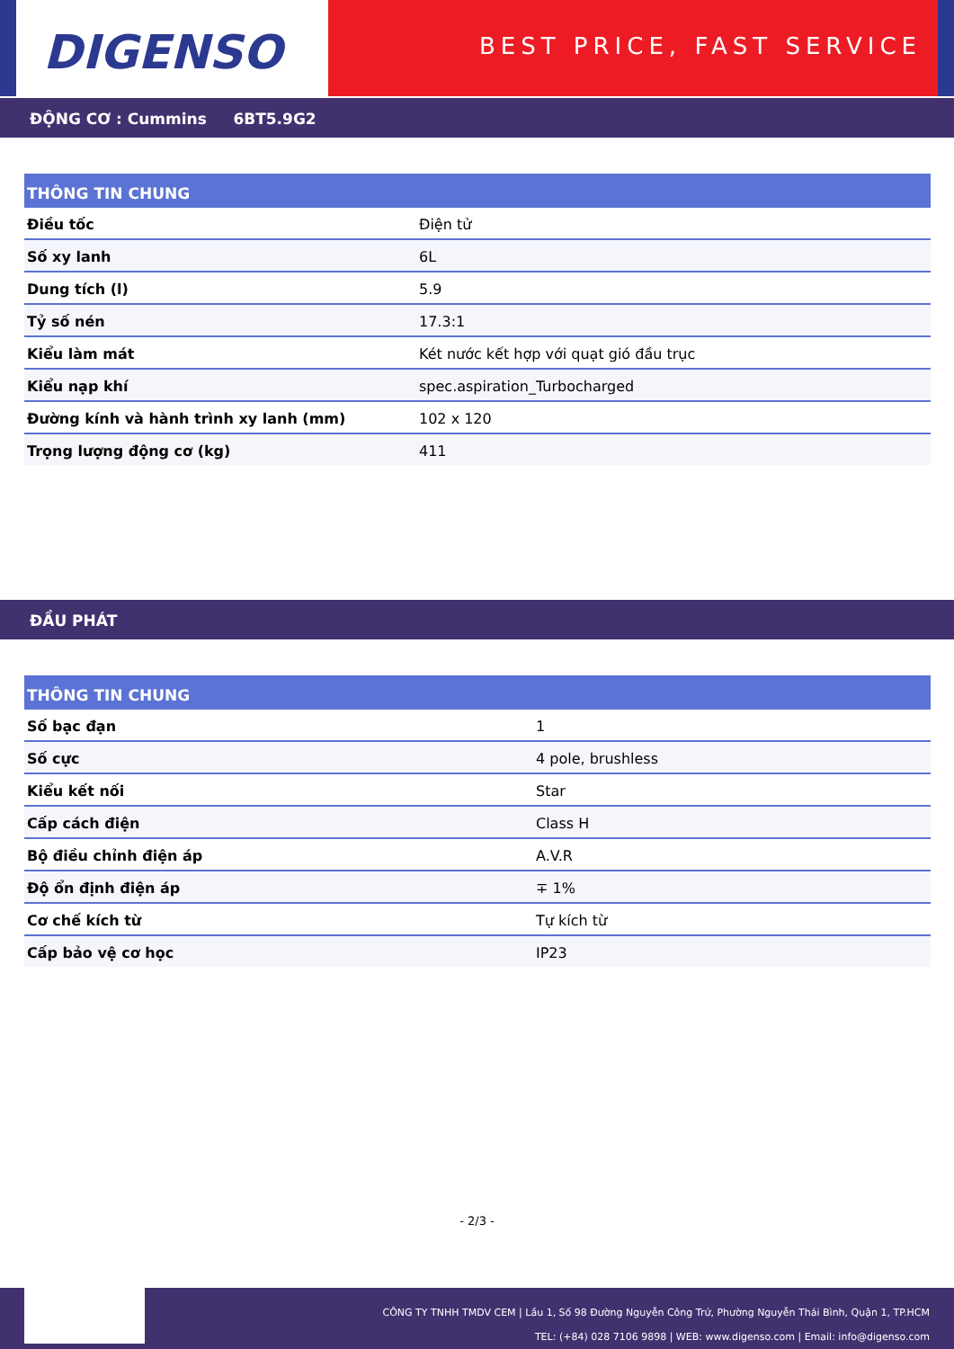DIGENSO
BEST PRICE, FAST SERVICE
ĐỘNG CƠ : Cummins 6BT5.9G2
| THÔNG TIN CHUNG | |
| --- | --- |
| Điều tốc | Điện tử |
| Số xy lanh | 6L |
| Dung tích (l) | 5.9 |
| Tỷ số nén | 17.3:1 |
| Kiểu làm mát | Két nước kết hợp với quạt gió đầu trục |
| Kiểu nạp khí | spec.aspiration_Turbocharged |
| Đường kính và hành trình xy lanh (mm) | 102 x 120 |
| Trọng lượng động cơ (kg) | 411 |
ĐẦU PHÁT
| THÔNG TIN CHUNG | |
| --- | --- |
| Số bạc đạn | 1 |
| Số cực | 4 pole, brushless |
| Kiểu kết nối | Star |
| Cấp cách điện | Class H |
| Bộ điều chỉnh điện áp | A.V.R |
| Độ ổn định điện áp | ∓ 1% |
| Cơ chế kích từ | Tự kích từ |
| Cấp bảo vệ cơ học | IP23 |
- 2/3 -
CÔNG TY TNHH TMDV CEM | Lầu 1, Số 98 Đường Nguyễn Công Trứ, Phường Nguyễn Thái Bình, Quận 1, TP.HCM
TEL: (+84) 028 7106 9898 | WEB: www.digenso.com | Email: info@digenso.com